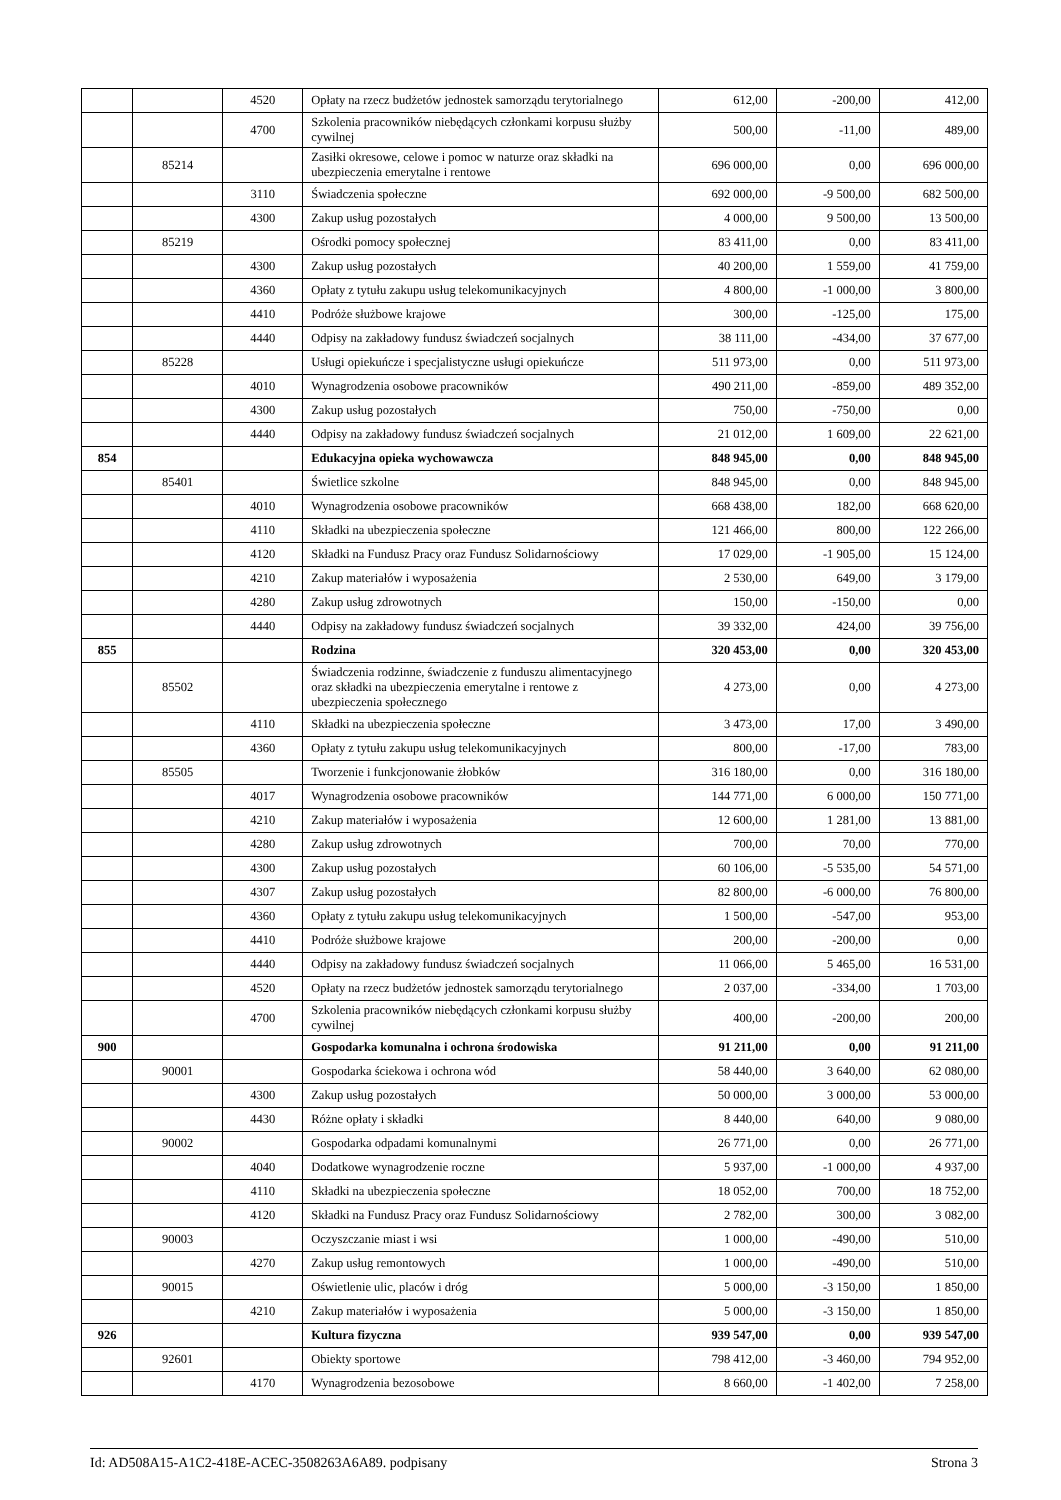| | | 4520 | Opłaty na rzecz budżetów jednostek samorządu terytorialnego | 612,00 | -200,00 | 412,00 |
| | | 4700 | Szkolenia pracowników niebędących członkami korpusu służby cywilnej | 500,00 | -11,00 | 489,00 |
| | 85214 | | Zasiłki okresowe, celowe i pomoc w naturze oraz składki na ubezpieczenia emerytalne i rentowe | 696 000,00 | 0,00 | 696 000,00 |
| | | 3110 | Świadczenia społeczne | 692 000,00 | -9 500,00 | 682 500,00 |
| | | 4300 | Zakup usług pozostałych | 4 000,00 | 9 500,00 | 13 500,00 |
| | 85219 | | Ośrodki pomocy społecznej | 83 411,00 | 0,00 | 83 411,00 |
| | | 4300 | Zakup usług pozostałych | 40 200,00 | 1 559,00 | 41 759,00 |
| | | 4360 | Opłaty z tytułu zakupu usług telekomunikacyjnych | 4 800,00 | -1 000,00 | 3 800,00 |
| | | 4410 | Podróże służbowe krajowe | 300,00 | -125,00 | 175,00 |
| | | 4440 | Odpisy na zakładowy fundusz świadczeń socjalnych | 38 111,00 | -434,00 | 37 677,00 |
| | 85228 | | Usługi opiekuńcze i specjalistyczne usługi opiekuńcze | 511 973,00 | 0,00 | 511 973,00 |
| | | 4010 | Wynagrodzenia osobowe pracowników | 490 211,00 | -859,00 | 489 352,00 |
| | | 4300 | Zakup usług pozostałych | 750,00 | -750,00 | 0,00 |
| | | 4440 | Odpisy na zakładowy fundusz świadczeń socjalnych | 21 012,00 | 1 609,00 | 22 621,00 |
| 854 | | | Edukacyjna opieka wychowawcza | 848 945,00 | 0,00 | 848 945,00 |
| | 85401 | | Świetlice szkolne | 848 945,00 | 0,00 | 848 945,00 |
| | | 4010 | Wynagrodzenia osobowe pracowników | 668 438,00 | 182,00 | 668 620,00 |
| | | 4110 | Składki na ubezpieczenia społeczne | 121 466,00 | 800,00 | 122 266,00 |
| | | 4120 | Składki na Fundusz Pracy oraz Fundusz Solidarnościowy | 17 029,00 | -1 905,00 | 15 124,00 |
| | | 4210 | Zakup materiałów i wyposażenia | 2 530,00 | 649,00 | 3 179,00 |
| | | 4280 | Zakup usług zdrowotnych | 150,00 | -150,00 | 0,00 |
| | | 4440 | Odpisy na zakładowy fundusz świadczeń socjalnych | 39 332,00 | 424,00 | 39 756,00 |
| 855 | | | Rodzina | 320 453,00 | 0,00 | 320 453,00 |
| | 85502 | | Świadczenia rodzinne, świadczenie z funduszu alimentacyjnego oraz składki na ubezpieczenia emerytalne i rentowe z ubezpieczenia społecznego | 4 273,00 | 0,00 | 4 273,00 |
| | | 4110 | Składki na ubezpieczenia społeczne | 3 473,00 | 17,00 | 3 490,00 |
| | | 4360 | Opłaty z tytułu zakupu usług telekomunikacyjnych | 800,00 | -17,00 | 783,00 |
| | 85505 | | Tworzenie i funkcjonowanie żłobków | 316 180,00 | 0,00 | 316 180,00 |
| | | 4017 | Wynagrodzenia osobowe pracowników | 144 771,00 | 6 000,00 | 150 771,00 |
| | | 4210 | Zakup materiałów i wyposażenia | 12 600,00 | 1 281,00 | 13 881,00 |
| | | 4280 | Zakup usług zdrowotnych | 700,00 | 70,00 | 770,00 |
| | | 4300 | Zakup usług pozostałych | 60 106,00 | -5 535,00 | 54 571,00 |
| | | 4307 | Zakup usług pozostałych | 82 800,00 | -6 000,00 | 76 800,00 |
| | | 4360 | Opłaty z tytułu zakupu usług telekomunikacyjnych | 1 500,00 | -547,00 | 953,00 |
| | | 4410 | Podróże służbowe krajowe | 200,00 | -200,00 | 0,00 |
| | | 4440 | Odpisy na zakładowy fundusz świadczeń socjalnych | 11 066,00 | 5 465,00 | 16 531,00 |
| | | 4520 | Opłaty na rzecz budżetów jednostek samorządu terytorialnego | 2 037,00 | -334,00 | 1 703,00 |
| | | 4700 | Szkolenia pracowników niebędących członkami korpusu służby cywilnej | 400,00 | -200,00 | 200,00 |
| 900 | | | Gospodarka komunalna i ochrona środowiska | 91 211,00 | 0,00 | 91 211,00 |
| | 90001 | | Gospodarka ściekowa i ochrona wód | 58 440,00 | 3 640,00 | 62 080,00 |
| | | 4300 | Zakup usług pozostałych | 50 000,00 | 3 000,00 | 53 000,00 |
| | | 4430 | Różne opłaty i składki | 8 440,00 | 640,00 | 9 080,00 |
| | 90002 | | Gospodarka odpadami komunalnymi | 26 771,00 | 0,00 | 26 771,00 |
| | | 4040 | Dodatkowe wynagrodzenie roczne | 5 937,00 | -1 000,00 | 4 937,00 |
| | | 4110 | Składki na ubezpieczenia społeczne | 18 052,00 | 700,00 | 18 752,00 |
| | | 4120 | Składki na Fundusz Pracy oraz Fundusz Solidarnościowy | 2 782,00 | 300,00 | 3 082,00 |
| | 90003 | | Oczyszczanie miast i wsi | 1 000,00 | -490,00 | 510,00 |
| | | 4270 | Zakup usług remontowych | 1 000,00 | -490,00 | 510,00 |
| | 90015 | | Oświetlenie ulic, placów i dróg | 5 000,00 | -3 150,00 | 1 850,00 |
| | | 4210 | Zakup materiałów i wyposażenia | 5 000,00 | -3 150,00 | 1 850,00 |
| 926 | | | Kultura fizyczna | 939 547,00 | 0,00 | 939 547,00 |
| | 92601 | | Obiekty sportowe | 798 412,00 | -3 460,00 | 794 952,00 |
| | | 4170 | Wynagrodzenia bezosobowe | 8 660,00 | -1 402,00 | 7 258,00 |
Id: AD508A15-A1C2-418E-ACEC-3508263A6A89. podpisany Strona 3